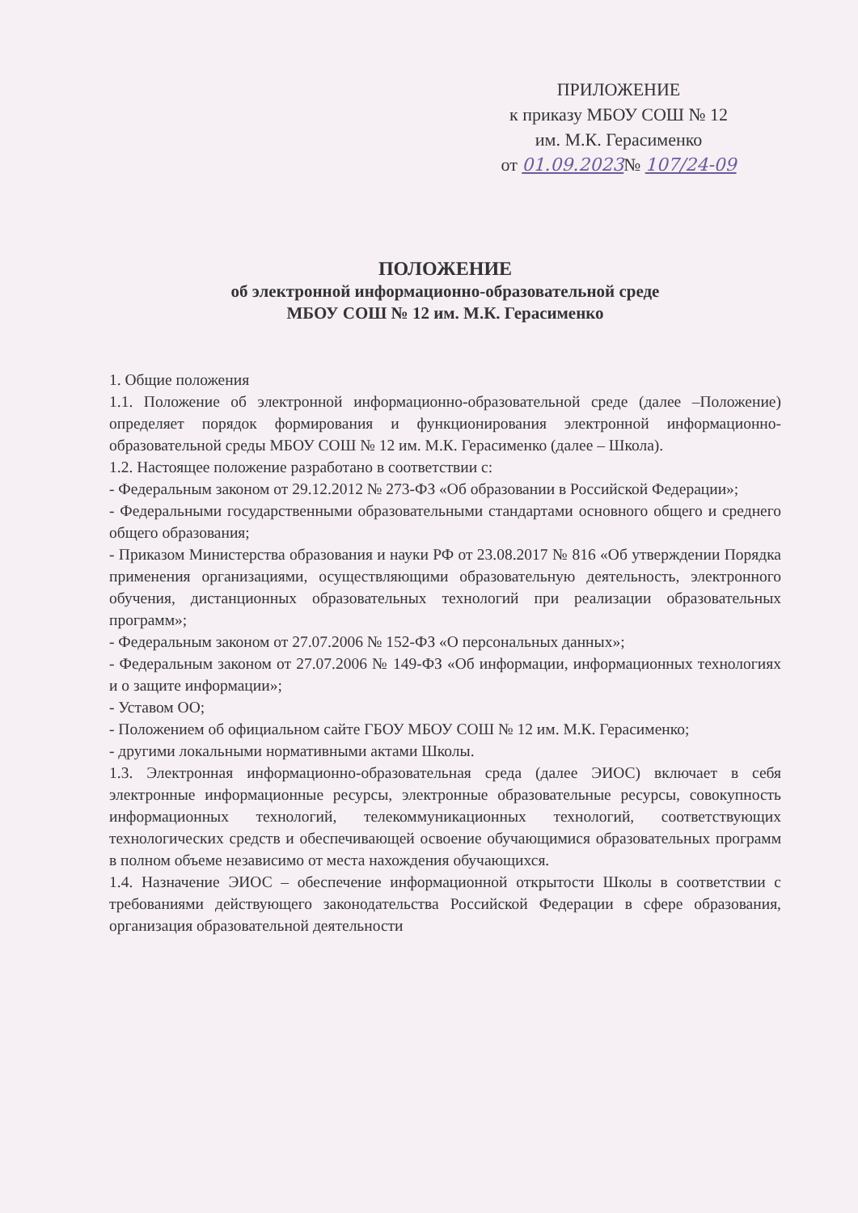ПРИЛОЖЕНИЕ
к приказу МБОУ СОШ № 12
им. М.К. Герасименко
от 01.09.2023№ 107/24-09
ПОЛОЖЕНИЕ
об электронной информационно-образовательной среде
МБОУ СОШ № 12 им. М.К. Герасименко
1. Общие положения
1.1. Положение об электронной информационно-образовательной среде (далее –Положение) определяет порядок формирования и функционирования электронной информационно-образовательной среды МБОУ СОШ № 12 им. М.К. Герасименко (далее – Школа).
1.2. Настоящее положение разработано в соответствии с:
- Федеральным законом от 29.12.2012 № 273-ФЗ «Об образовании в Российской Федерации»;
- Федеральными государственными образовательными стандартами основного общего и среднего общего образования;
- Приказом Министерства образования и науки РФ от 23.08.2017 № 816 «Об утверждении Порядка применения организациями, осуществляющими образовательную деятельность, электронного обучения, дистанционных образовательных технологий при реализации образовательных программ»;
- Федеральным законом от 27.07.2006 № 152-ФЗ «О персональных данных»;
- Федеральным законом от 27.07.2006 № 149-ФЗ «Об информации, информационных технологиях и о защите информации»;
- Уставом ОО;
- Положением об официальном сайте ГБОУ МБОУ СОШ № 12 им. М.К. Герасименко;
- другими локальными нормативными актами Школы.
1.3. Электронная информационно-образовательная среда (далее ЭИОС) включает в себя электронные информационные ресурсы, электронные образовательные ресурсы, совокупность информационных технологий, телекоммуникационных технологий, соответствующих технологических средств и обеспечивающей освоение обучающимися образовательных программ в полном объеме независимо от места нахождения обучающихся.
1.4. Назначение ЭИОС – обеспечение информационной открытости Школы в соответствии с требованиями действующего законодательства Российской Федерации в сфере образования, организация образовательной деятельности